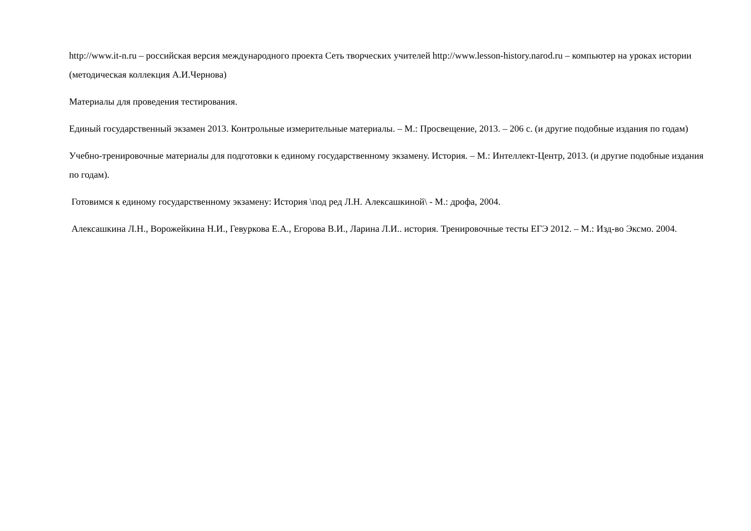http://www.it-n.ru – российская версия международного проекта Сеть творческих учителей http://www.lesson-history.narod.ru – компьютер на уроках истории (методическая коллекция А.И.Чернова)
Материалы для проведения тестирования.
Единый государственный экзамен 2013. Контрольные измерительные материалы. – М.: Просвещение, 2013. – 206 с. (и другие подобные издания по годам)
Учебно-тренировочные материалы для подготовки к единому государственному экзамену. История. – М.: Интеллект-Центр, 2013. (и другие подобные издания по годам).
Готовимся к единому государственному экзамену: История \под ред Л.Н. Алексашкиной\ - М.: дрофа, 2004.
Алексашкина Л.Н., Ворожейкина Н.И., Гевуркова Е.А., Егорова В.И., Ларина Л.И.. история. Тренировочные тесты ЕГЭ 2012. – М.: Изд-во Эксмо. 2004.